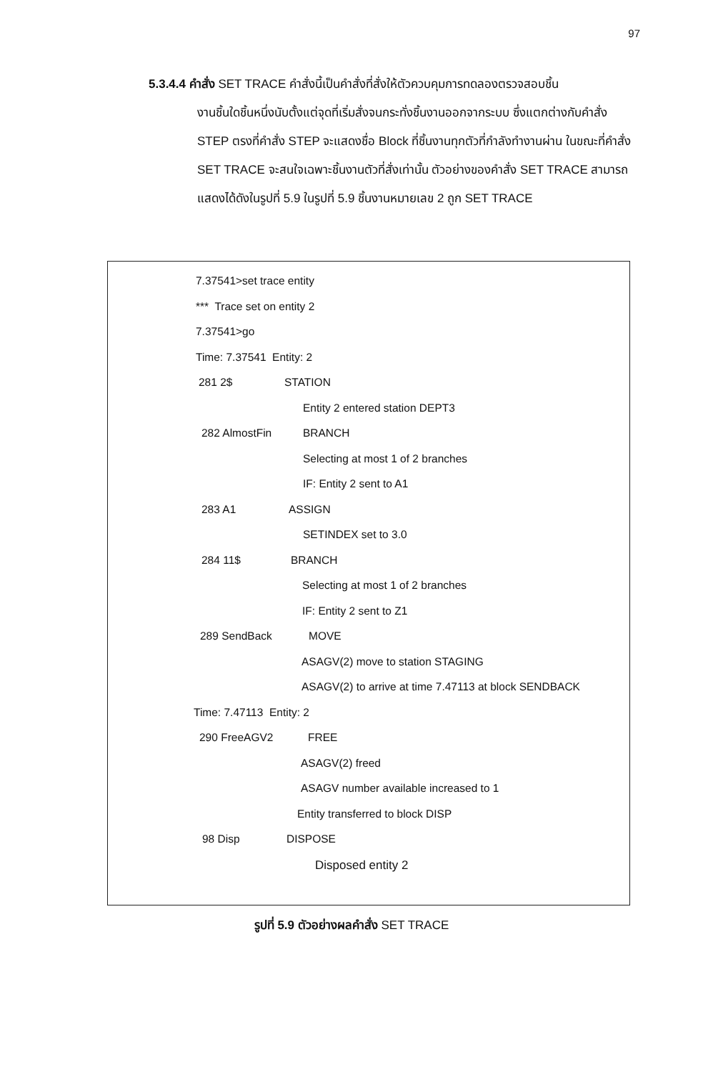97
5.3.4.4 คำสั่ง SET TRACE คำสั่งนี้เป็นคำสั่งที่สั่งให้ตัวควบคุมการทดลองตรวจสอบชิ้น
งานชิ้นใดชิ้นหนึ่งนับตั้งแต่จุดที่เริ่มสั่งจนกระทั่งชิ้นงานออกจากระบบ ซึ่งแตกต่างกับคำสั่ง STEP ตรงที่คำสั่ง STEP จะแสดงชื่อ Block ที่ชิ้นงานทุกตัวที่กำลังทำงานผ่าน ในขณะที่คำสั่ง SET TRACE จะสนใจเฉพาะชิ้นงานตัวที่สั่งเท่านั้น ตัวอย่างของคำสั่ง SET TRACE สามารถแสดงได้ดังในรูปที่ 5.9 ในรูปที่ 5.9 ชิ้นงานหมายเลข 2 ถูก SET TRACE
7.37541>set trace entity
*** Trace set on entity 2
7.37541>go
Time: 7.37541 Entity: 2
281 2$
STATION
Entity 2 entered station DEPT3
282 AlmostFin
BRANCH
Selecting at most 1 of 2 branches
IF: Entity 2 sent to A1
283 A1
ASSIGN
SETINDEX set to 3.0
284 11$
BRANCH
Selecting at most 1 of 2 branches
IF: Entity 2 sent to Z1
289 SendBack
MOVE
ASAGV(2) move to station STAGING
ASAGV(2) to arrive at time 7.47113 at block SENDBACK
Time: 7.47113 Entity: 2
290 FreeAGV2
FREE
ASAGV(2) freed
ASAGV number available increased to 1
Entity transferred to block DISP
98 Disp
DISPOSE
Disposed entity 2
รูปที่ 5.9 ตัวอย่างผลคำสั่ง SET TRACE